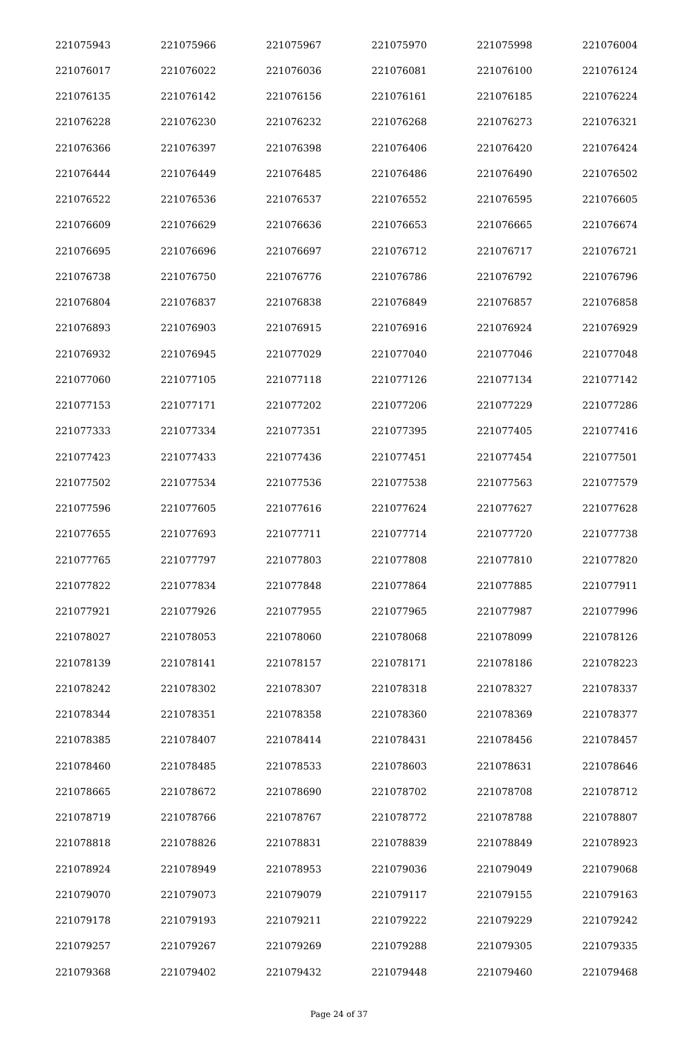| 221075943 | 221075966 | 221075967 | 221075970 | 221075998 | 221076004 |
| 221076017 | 221076022 | 221076036 | 221076081 | 221076100 | 221076124 |
| 221076135 | 221076142 | 221076156 | 221076161 | 221076185 | 221076224 |
| 221076228 | 221076230 | 221076232 | 221076268 | 221076273 | 221076321 |
| 221076366 | 221076397 | 221076398 | 221076406 | 221076420 | 221076424 |
| 221076444 | 221076449 | 221076485 | 221076486 | 221076490 | 221076502 |
| 221076522 | 221076536 | 221076537 | 221076552 | 221076595 | 221076605 |
| 221076609 | 221076629 | 221076636 | 221076653 | 221076665 | 221076674 |
| 221076695 | 221076696 | 221076697 | 221076712 | 221076717 | 221076721 |
| 221076738 | 221076750 | 221076776 | 221076786 | 221076792 | 221076796 |
| 221076804 | 221076837 | 221076838 | 221076849 | 221076857 | 221076858 |
| 221076893 | 221076903 | 221076915 | 221076916 | 221076924 | 221076929 |
| 221076932 | 221076945 | 221077029 | 221077040 | 221077046 | 221077048 |
| 221077060 | 221077105 | 221077118 | 221077126 | 221077134 | 221077142 |
| 221077153 | 221077171 | 221077202 | 221077206 | 221077229 | 221077286 |
| 221077333 | 221077334 | 221077351 | 221077395 | 221077405 | 221077416 |
| 221077423 | 221077433 | 221077436 | 221077451 | 221077454 | 221077501 |
| 221077502 | 221077534 | 221077536 | 221077538 | 221077563 | 221077579 |
| 221077596 | 221077605 | 221077616 | 221077624 | 221077627 | 221077628 |
| 221077655 | 221077693 | 221077711 | 221077714 | 221077720 | 221077738 |
| 221077765 | 221077797 | 221077803 | 221077808 | 221077810 | 221077820 |
| 221077822 | 221077834 | 221077848 | 221077864 | 221077885 | 221077911 |
| 221077921 | 221077926 | 221077955 | 221077965 | 221077987 | 221077996 |
| 221078027 | 221078053 | 221078060 | 221078068 | 221078099 | 221078126 |
| 221078139 | 221078141 | 221078157 | 221078171 | 221078186 | 221078223 |
| 221078242 | 221078302 | 221078307 | 221078318 | 221078327 | 221078337 |
| 221078344 | 221078351 | 221078358 | 221078360 | 221078369 | 221078377 |
| 221078385 | 221078407 | 221078414 | 221078431 | 221078456 | 221078457 |
| 221078460 | 221078485 | 221078533 | 221078603 | 221078631 | 221078646 |
| 221078665 | 221078672 | 221078690 | 221078702 | 221078708 | 221078712 |
| 221078719 | 221078766 | 221078767 | 221078772 | 221078788 | 221078807 |
| 221078818 | 221078826 | 221078831 | 221078839 | 221078849 | 221078923 |
| 221078924 | 221078949 | 221078953 | 221079036 | 221079049 | 221079068 |
| 221079070 | 221079073 | 221079079 | 221079117 | 221079155 | 221079163 |
| 221079178 | 221079193 | 221079211 | 221079222 | 221079229 | 221079242 |
| 221079257 | 221079267 | 221079269 | 221079288 | 221079305 | 221079335 |
| 221079368 | 221079402 | 221079432 | 221079448 | 221079460 | 221079468 |
Page 24 of 37